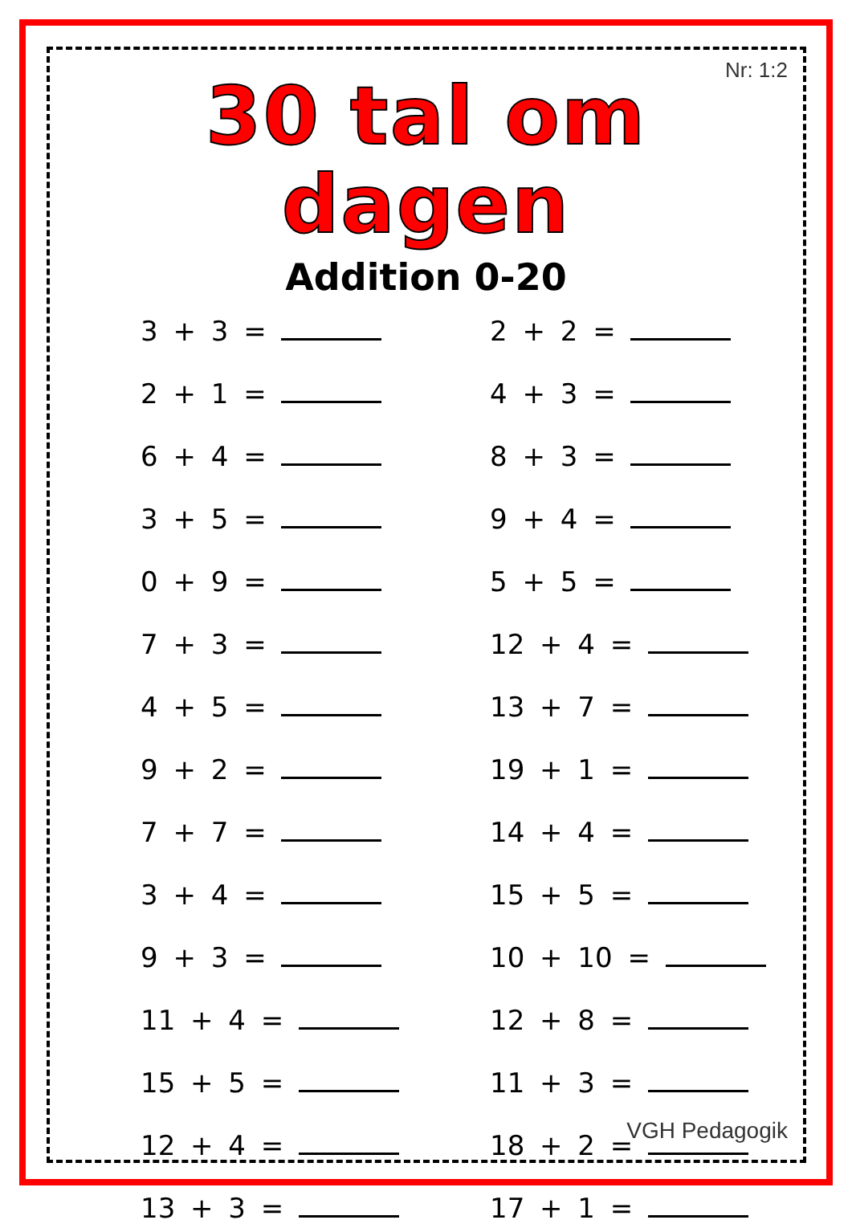Nr: 1:2
30 tal om dagen
Addition 0-20
3 + 3 =
2 + 2 =
2 + 1 =
4 + 3 =
6 + 4 =
8 + 3 =
3 + 5 =
9 + 4 =
0 + 9 =
5 + 5 =
7 + 3 =
12 + 4 =
4 + 5 =
13 + 7 =
9 + 2 =
19 + 1 =
7 + 7 =
14 + 4 =
3 + 4 =
15 + 5 =
9 + 3 =
10 + 10 =
11 + 4 =
12 + 8 =
15 + 5 =
11 + 3 =
12 + 4 =
18 + 2 =
13 + 3 =
17 + 1 =
VGH Pedagogik